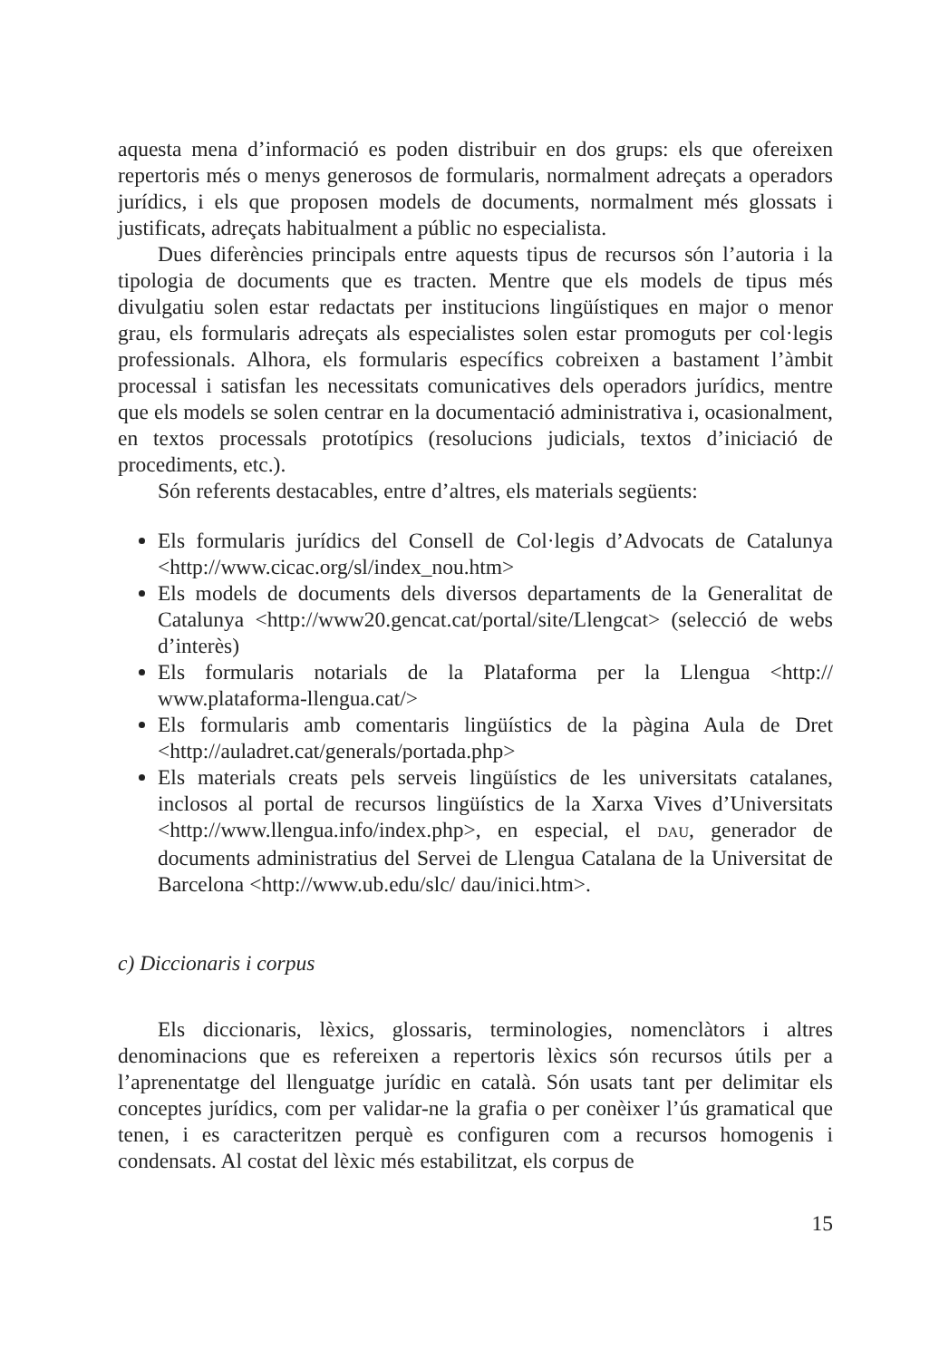aquesta mena d’informació es poden distribuir en dos grups: els que oferei­xen repertoris més o menys generosos de formularis, normalment adreçats a operadors jurídics, i els que proposen models de documents, normalment més glossats i justificats, adreçats habitualment a públic no especialista.
Dues diferències principals entre aquests tipus de recursos són l’autoria i la tipologia de documents que es tracten. Mentre que els models de tipus més divulgatiu solen estar redactats per institucions lingüístiques en major o menor grau, els formularis adreçats als especialistes solen estar promoguts per col·legis professionals. Alhora, els formularis específics cobreixen a bas­tament l’àmbit processal i satisfan les necessitats comunicatives dels opera­dors jurídics, mentre que els models se solen centrar en la documentació ad­ministrativa i, ocasionalment, en textos processals prototípics (resolucions judicials, textos d’iniciació de procediments, etc.).
Són referents destacables, entre d’altres, els materials següents:
Els formularis jurídics del Consell de Col·legis d’Advocats de Cata­lunya <http://www.cicac.org/sl/index_nou.htm>
Els models de documents dels diversos departaments de la Genera­litat de Catalunya <http://www20.gencat.cat/portal/site/Llengcat> (selecció de webs d’interès)
Els formularis notarials de la Plataforma per la Llengua <http:// www.plataforma-llengua.cat/>
Els formularis amb comentaris lingüístics de la pàgina Aula de Dret <http://auladret.cat/generals/portada.php>
Els materials creats pels serveis lingüístics de les universitats cata­lanes, inclosos al portal de recursos lingüístics de la Xarxa Vives d’Universitats <http://www.llengua.info/index.php>, en especial, el DAU, generador de documents administratius del Servei de Llengua Catalana de la Universitat de Barcelona <http://www.ub.edu/slc/ dau/inici.htm>.
c) Diccionaris i corpus
Els diccionaris, lèxics, glossaris, terminologies, nomenclàtors i altres denominacions que es refereixen a repertoris lèxics són recursos útils per a l’aprenentatge del llenguatge jurídic en català. Són usats tant per delimitar els conceptes jurídics, com per validar-ne la grafia o per conèixer l’ús gra­matical que tenen, i es caracteritzen perquè es configuren com a recursos homogenis i condensats. Al costat del lèxic més estabilitzat, els corpus de
15